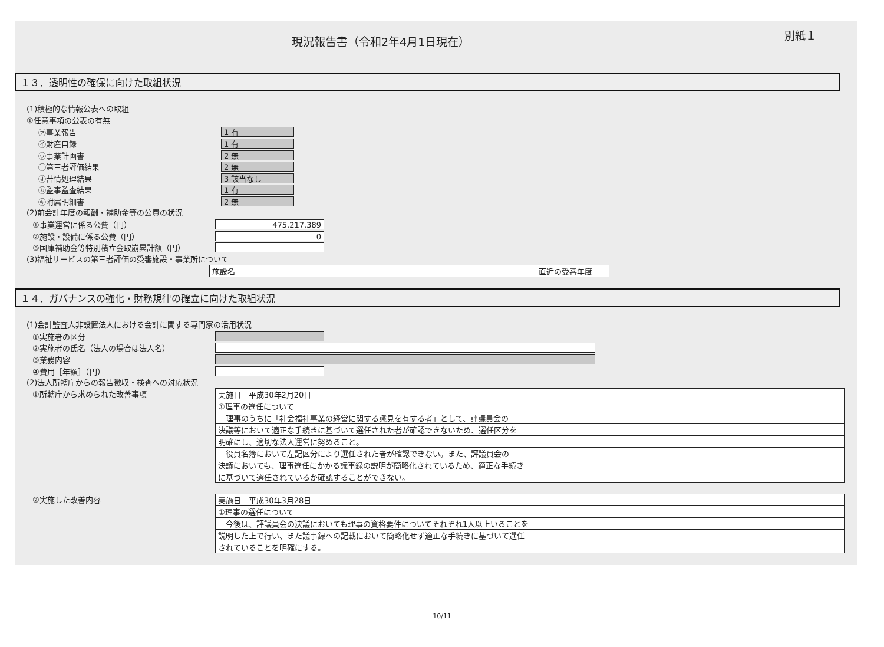現況報告書（令和2年4月1日現在）
別紙１
１３．透明性の確保に向けた取組状況
(1)積極的な情報公表への取組
①任意事項の公表の有無
㋐事業報告
1 有
㋑財産目録
1 有
㋒事業計画書
2 無
㋓第三者評価結果
2 無
㋔苦情処理結果
3 該当なし
㋕監事監査結果
1 有
㋖附属明細書
2 無
(2)前会計年度の報酬・補助金等の公費の状況
①事業運営に係る公費（円）
475,217,389
②施設・設備に係る公費（円）
0
③国庫補助金等特別積立金取崩累計額（円）
(3)福祉サービスの第三者評価の受審施設・事業所について
| 施設名 | 直近の受審年度 |
１４．ガバナンスの強化・財務規律の確立に向けた取組状況
(1)会計監査人非設置法人における会計に関する専門家の活用状況
①実施者の区分
②実施者の氏名（法人の場合は法人名）
③業務内容
④費用［年額］（円）
(2)法人所轄庁からの報告徴収・検査への対応状況
①所轄庁から求められた改善事項
| 実施日 平成30年2月20日 |
| ①理事の選任について |
| 理事のうちに「社会福祉事業の経営に関する識見を有する者」として、評議員会の |
| 決議等において適正な手続きに基づいて選任された者が確認できないため、選任区分を |
| 明確にし、適切な法人運営に努めること。 |
| 役員名簿において左記区分により選任された者が確認できない。また、評議員会の |
| 決議においても、理事選任にかかる議事録の説明が簡略化されているため、適正な手続き |
| に基づいて選任されているか確認することができない。 |
②実施した改善内容
| 実施日 平成30年3月28日 |
| ①理事の選任について |
| 今後は、評議員会の決議においても理事の資格要件についてそれぞれ1人以上いることを |
| 説明した上で行い、また議事録への記載において簡略化せず適正な手続きに基づいて選任 |
| されていることを明確にする。 |
10/11